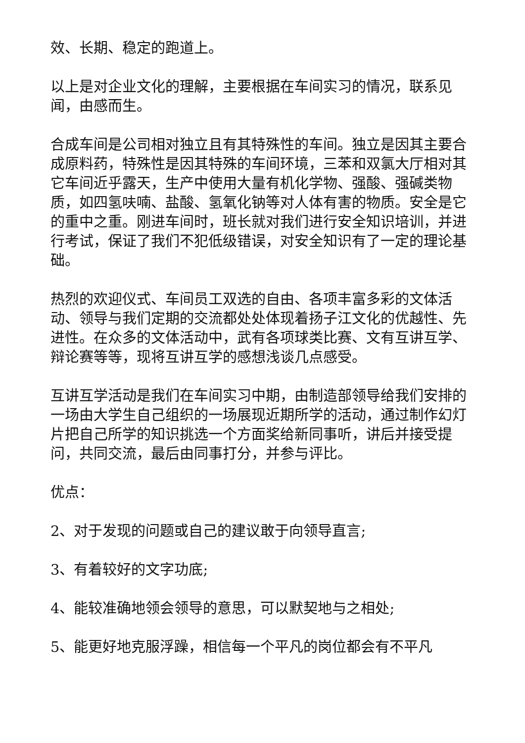效、长期、稳定的跑道上。
以上是对企业文化的理解，主要根据在车间实习的情况，联系见闻，由感而生。
合成车间是公司相对独立且有其特殊性的车间。独立是因其主要合成原料药，特殊性是因其特殊的车间环境，三苯和双氯大厅相对其它车间近乎露天，生产中使用大量有机化学物、强酸、强碱类物质，如四氢呋喃、盐酸、氢氧化钠等对人体有害的物质。安全是它的重中之重。刚进车间时，班长就对我们进行安全知识培训，并进行考试，保证了我们不犯低级错误，对安全知识有了一定的理论基础。
热烈的欢迎仪式、车间员工双选的自由、各项丰富多彩的文体活动、领导与我们定期的交流都处处体现着扬子江文化的优越性、先进性。在众多的文体活动中，武有各项球类比赛、文有互讲互学、辩论赛等等，现将互讲互学的感想浅谈几点感受。
互讲互学活动是我们在车间实习中期，由制造部领导给我们安排的一场由大学生自己组织的一场展现近期所学的活动，通过制作幻灯片把自己所学的知识挑选一个方面奖给新同事听，讲后并接受提问，共同交流，最后由同事打分，并参与评比。
优点：
2、对于发现的问题或自己的建议敢于向领导直言;
3、有着较好的文字功底;
4、能较准确地领会领导的意思，可以默契地与之相处;
5、能更好地克服浮躁，相信每一个平凡的岗位都会有不平凡